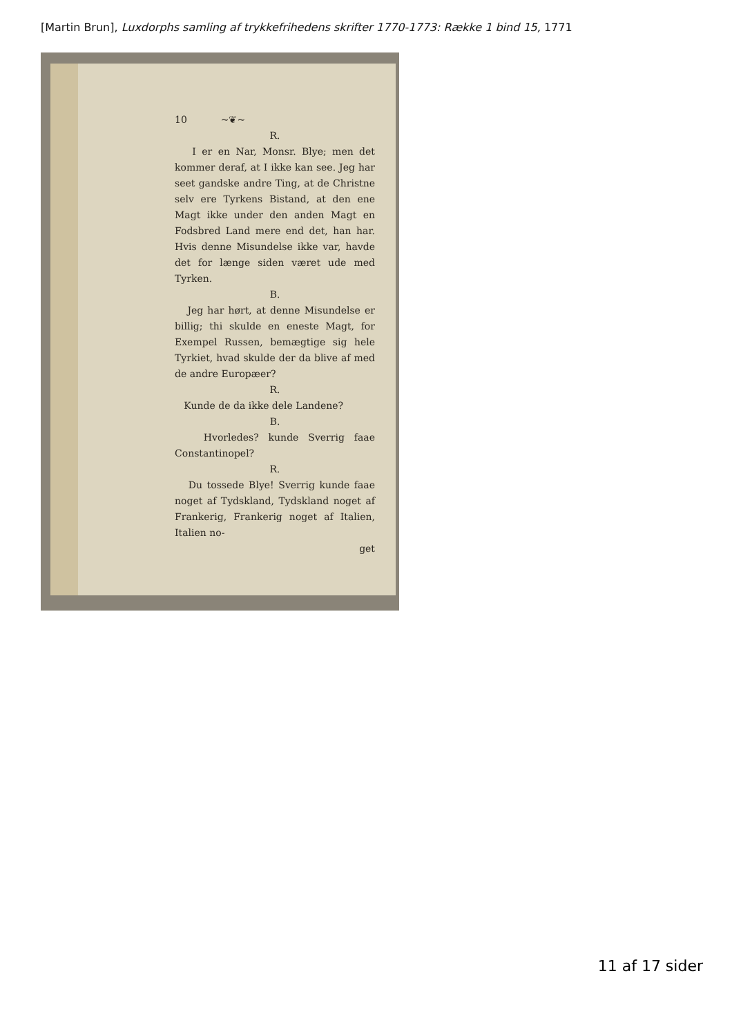[Martin Brun], Luxdorphs samling af trykkefrihedens skrifter 1770-1773: Række 1 bind 15, 1771
10 ~❦~
R.
I er en Nar, Monsr. Blye; men det kommer deraf, at I ikke kan see. Jeg har seet gandske andre Ting, at de Christne selv ere Tyrkens Bistand, at den ene Magt ikke under den anden Magt en Fodsbred Land mere end det, han har. Hvis denne Misundelse ikke var, havde det for længe siden været ude med Tyrken.
B.
Jeg har hørt, at denne Misundelse er billig; thi skulde en eneste Magt, for Exempel Russen, bemægtige sig hele Tyrkiet, hvad skulde der da blive af med de andre Europæer?
R.
Kunde de da ikke dele Landene?
B.
Hvorledes? kunde Sverrig faae Constantinopel?
R.
Du tossede Blye! Sverrig kunde faae noget af Tydskland, Tydskland noget af Frankerig, Frankerig noget af Italien, Italien no-
get
11 af 17 sider